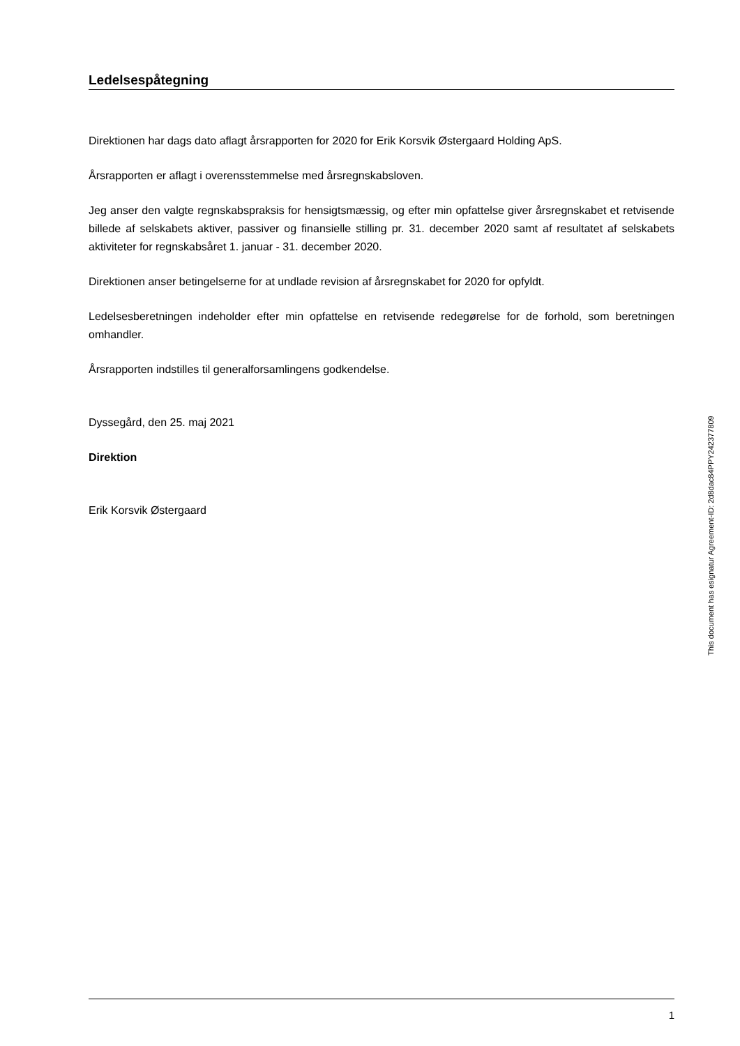Ledelsespåtegning
Direktionen har dags dato aflagt årsrapporten for 2020 for Erik Korsvik Østergaard Holding ApS.
Årsrapporten er aflagt i overensstemmelse med årsregnskabsloven.
Jeg anser den valgte regnskabspraksis for hensigtsmæssig, og efter min opfattelse giver årsregnskabet et retvisende billede af selskabets aktiver, passiver og finansielle stilling pr. 31. december 2020 samt af resultatet af selskabets aktiviteter for regnskabsåret 1. januar - 31. december 2020.
Direktionen anser betingelserne for at undlade revision af årsregnskabet for 2020 for opfyldt.
Ledelsesberetningen indeholder efter min opfattelse en retvisende redegørelse for de forhold, som beretningen omhandler.
Årsrapporten indstilles til generalforsamlingens godkendelse.
Dyssegård, den 25. maj 2021
Direktion
Erik Korsvik Østergaard
1
This document has esignatur Agreement-ID: 2d8dac84PPY242377809